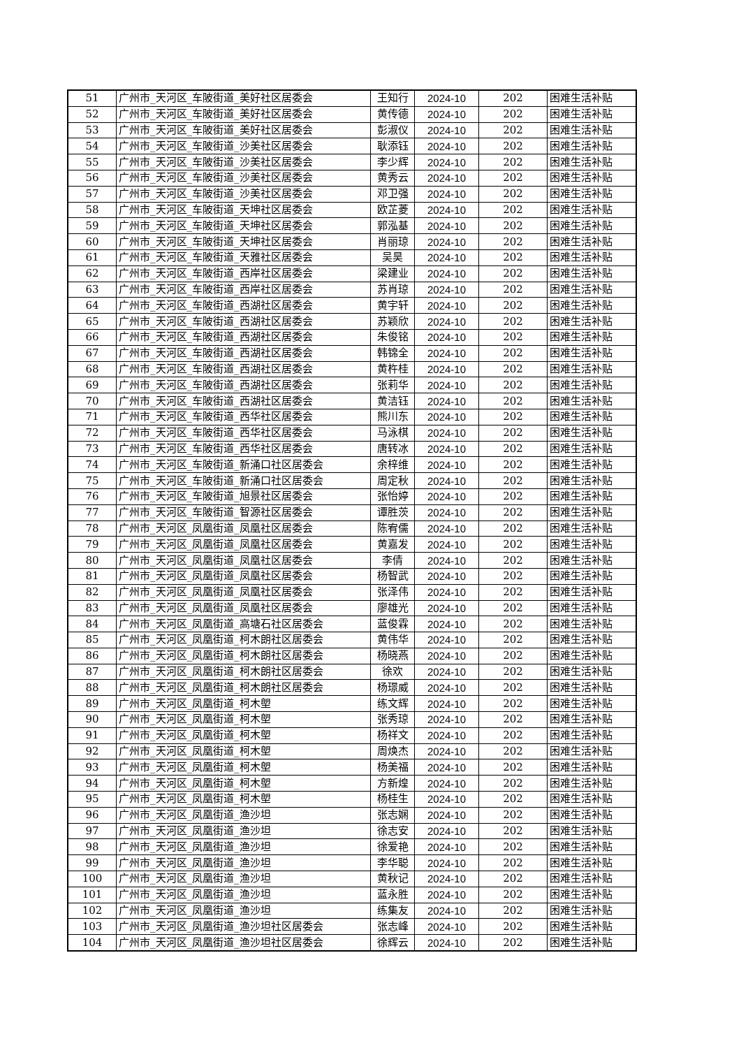| 51 | 广州市_天河区_车陂街道_美好社区居委会 | 王知行 | 2024-10 | 202 | 困难生活补贴 |
| 52 | 广州市_天河区_车陂街道_美好社区居委会 | 黄传德 | 2024-10 | 202 | 困难生活补贴 |
| 53 | 广州市_天河区_车陂街道_美好社区居委会 | 彭淑仪 | 2024-10 | 202 | 困难生活补贴 |
| 54 | 广州市_天河区_车陂街道_沙美社区居委会 | 耿添钰 | 2024-10 | 202 | 困难生活补贴 |
| 55 | 广州市_天河区_车陂街道_沙美社区居委会 | 李少辉 | 2024-10 | 202 | 困难生活补贴 |
| 56 | 广州市_天河区_车陂街道_沙美社区居委会 | 黄秀云 | 2024-10 | 202 | 困难生活补贴 |
| 57 | 广州市_天河区_车陂街道_沙美社区居委会 | 邓卫强 | 2024-10 | 202 | 困难生活补贴 |
| 58 | 广州市_天河区_车陂街道_天坤社区居委会 | 欧芷菱 | 2024-10 | 202 | 困难生活补贴 |
| 59 | 广州市_天河区_车陂街道_天坤社区居委会 | 郭泓基 | 2024-10 | 202 | 困难生活补贴 |
| 60 | 广州市_天河区_车陂街道_天坤社区居委会 | 肖丽琼 | 2024-10 | 202 | 困难生活补贴 |
| 61 | 广州市_天河区_车陂街道_天雅社区居委会 | 吴昊 | 2024-10 | 202 | 困难生活补贴 |
| 62 | 广州市_天河区_车陂街道_西岸社区居委会 | 梁建业 | 2024-10 | 202 | 困难生活补贴 |
| 63 | 广州市_天河区_车陂街道_西岸社区居委会 | 苏肖琼 | 2024-10 | 202 | 困难生活补贴 |
| 64 | 广州市_天河区_车陂街道_西湖社区居委会 | 黄宇轩 | 2024-10 | 202 | 困难生活补贴 |
| 65 | 广州市_天河区_车陂街道_西湖社区居委会 | 苏颖欣 | 2024-10 | 202 | 困难生活补贴 |
| 66 | 广州市_天河区_车陂街道_西湖社区居委会 | 朱俊铭 | 2024-10 | 202 | 困难生活补贴 |
| 67 | 广州市_天河区_车陂街道_西湖社区居委会 | 韩锦全 | 2024-10 | 202 | 困难生活补贴 |
| 68 | 广州市_天河区_车陂街道_西湖社区居委会 | 黄杵桂 | 2024-10 | 202 | 困难生活补贴 |
| 69 | 广州市_天河区_车陂街道_西湖社区居委会 | 张莉华 | 2024-10 | 202 | 困难生活补贴 |
| 70 | 广州市_天河区_车陂街道_西湖社区居委会 | 黄洁钰 | 2024-10 | 202 | 困难生活补贴 |
| 71 | 广州市_天河区_车陂街道_西华社区居委会 | 熊川东 | 2024-10 | 202 | 困难生活补贴 |
| 72 | 广州市_天河区_车陂街道_西华社区居委会 | 马泳棋 | 2024-10 | 202 | 困难生活补贴 |
| 73 | 广州市_天河区_车陂街道_西华社区居委会 | 唐转冰 | 2024-10 | 202 | 困难生活补贴 |
| 74 | 广州市_天河区_车陂街道_新涌口社区居委会 | 余梓维 | 2024-10 | 202 | 困难生活补贴 |
| 75 | 广州市_天河区_车陂街道_新涌口社区居委会 | 周定秋 | 2024-10 | 202 | 困难生活补贴 |
| 76 | 广州市_天河区_车陂街道_旭景社区居委会 | 张怡婷 | 2024-10 | 202 | 困难生活补贴 |
| 77 | 广州市_天河区_车陂街道_智源社区居委会 | 谭胜茨 | 2024-10 | 202 | 困难生活补贴 |
| 78 | 广州市_天河区_凤凰街道_凤凰社区居委会 | 陈宥儒 | 2024-10 | 202 | 困难生活补贴 |
| 79 | 广州市_天河区_凤凰街道_凤凰社区居委会 | 黄嘉发 | 2024-10 | 202 | 困难生活补贴 |
| 80 | 广州市_天河区_凤凰街道_凤凰社区居委会 | 李倩 | 2024-10 | 202 | 困难生活补贴 |
| 81 | 广州市_天河区_凤凰街道_凤凰社区居委会 | 杨智武 | 2024-10 | 202 | 困难生活补贴 |
| 82 | 广州市_天河区_凤凰街道_凤凰社区居委会 | 张泽伟 | 2024-10 | 202 | 困难生活补贴 |
| 83 | 广州市_天河区_凤凰街道_凤凰社区居委会 | 廖雄光 | 2024-10 | 202 | 困难生活补贴 |
| 84 | 广州市_天河区_凤凰街道_高塘石社区居委会 | 蓝俊霖 | 2024-10 | 202 | 困难生活补贴 |
| 85 | 广州市_天河区_凤凰街道_柯木朗社区居委会 | 黄伟华 | 2024-10 | 202 | 困难生活补贴 |
| 86 | 广州市_天河区_凤凰街道_柯木朗社区居委会 | 杨晓燕 | 2024-10 | 202 | 困难生活补贴 |
| 87 | 广州市_天河区_凤凰街道_柯木朗社区居委会 | 徐欢 | 2024-10 | 202 | 困难生活补贴 |
| 88 | 广州市_天河区_凤凰街道_柯木朗社区居委会 | 杨璟威 | 2024-10 | 202 | 困难生活补贴 |
| 89 | 广州市_天河区_凤凰街道_柯木塱 | 练文辉 | 2024-10 | 202 | 困难生活补贴 |
| 90 | 广州市_天河区_凤凰街道_柯木塱 | 张秀琼 | 2024-10 | 202 | 困难生活补贴 |
| 91 | 广州市_天河区_凤凰街道_柯木塱 | 杨祥文 | 2024-10 | 202 | 困难生活补贴 |
| 92 | 广州市_天河区_凤凰街道_柯木塱 | 周焕杰 | 2024-10 | 202 | 困难生活补贴 |
| 93 | 广州市_天河区_凤凰街道_柯木塱 | 杨美福 | 2024-10 | 202 | 困难生活补贴 |
| 94 | 广州市_天河区_凤凰街道_柯木塱 | 方新煌 | 2024-10 | 202 | 困难生活补贴 |
| 95 | 广州市_天河区_凤凰街道_柯木塱 | 杨桂生 | 2024-10 | 202 | 困难生活补贴 |
| 96 | 广州市_天河区_凤凰街道_渔沙坦 | 张志娴 | 2024-10 | 202 | 困难生活补贴 |
| 97 | 广州市_天河区_凤凰街道_渔沙坦 | 徐志安 | 2024-10 | 202 | 困难生活补贴 |
| 98 | 广州市_天河区_凤凰街道_渔沙坦 | 徐爱艳 | 2024-10 | 202 | 困难生活补贴 |
| 99 | 广州市_天河区_凤凰街道_渔沙坦 | 李华聪 | 2024-10 | 202 | 困难生活补贴 |
| 100 | 广州市_天河区_凤凰街道_渔沙坦 | 黄秋记 | 2024-10 | 202 | 困难生活补贴 |
| 101 | 广州市_天河区_凤凰街道_渔沙坦 | 蓝永胜 | 2024-10 | 202 | 困难生活补贴 |
| 102 | 广州市_天河区_凤凰街道_渔沙坦 | 练集友 | 2024-10 | 202 | 困难生活补贴 |
| 103 | 广州市_天河区_凤凰街道_渔沙坦社区居委会 | 张志峰 | 2024-10 | 202 | 困难生活补贴 |
| 104 | 广州市_天河区_凤凰街道_渔沙坦社区居委会 | 徐辉云 | 2024-10 | 202 | 困难生活补贴 |